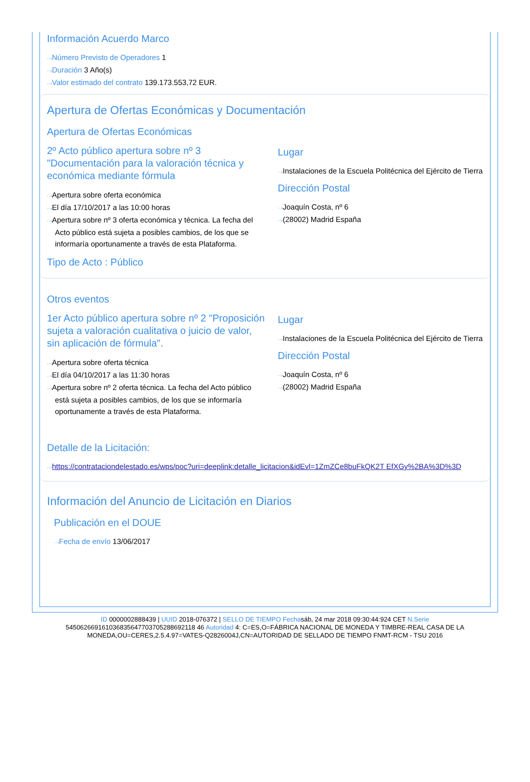Información Acuerdo Marco
Número Previsto de Operadores 1
Duración 3 Año(s)
Valor estimado del contrato 139.173.553,72 EUR.
Apertura de Ofertas Económicas y Documentación
Apertura de Ofertas Económicas
2º Acto público apertura sobre nº 3 "Documentación para la valoración técnica y económica mediante fórmula
Apertura sobre oferta económica
El día 17/10/2017 a las 10:00 horas
Apertura sobre nº 3 oferta económica y técnica. La fecha del Acto público está sujeta a posibles cambios, de los que se informaría oportunamente a través de esta Plataforma.
Lugar
Instalaciones de la Escuela Politécnica del Ejército de Tierra
Dirección Postal
Joaquín Costa, nº 6
(28002) Madrid España
Tipo de Acto : Público
Otros eventos
1er Acto público apertura sobre nº 2 "Proposición sujeta a valoración cualitativa o juicio de valor, sin aplicación de fórmula".
Apertura sobre oferta técnica
El día 04/10/2017 a las 11:30 horas
Apertura sobre nº 2 oferta técnica. La fecha del Acto público está sujeta a posibles cambios, de los que se informaría oportunamente a través de esta Plataforma.
Lugar
Instalaciones de la Escuela Politécnica del Ejército de Tierra
Dirección Postal
Joaquín Costa, nº 6
(28002) Madrid España
Detalle de la Licitación:
https://contrataciondelestado.es/wps/poc?uri=deeplink:detalle_licitacion&idEvl=1ZmZCe8buFkQK2T EfXGy%2BA%3D%3D
Información del Anuncio de Licitación en Diarios
Publicación en el DOUE
Fecha de envío 13/06/2017
ID 0000002888439 | UUID 2018-076372 | SELLO DE TIEMPO Fechasáb, 24 mar 2018 09:30:44:924 CET N.Serie
545062669161036835647703705288692118 46 Autoridad 4: C=ES,O=FÁBRICA NACIONAL DE MONEDA Y TIMBRE-REAL CASA DE LA
MONEDA,OU=CERES,2.5.4.97=VATES-Q2826004J,CN=AUTORIDAD DE SELLADO DE TIEMPO FNMT-RCM - TSU 2016